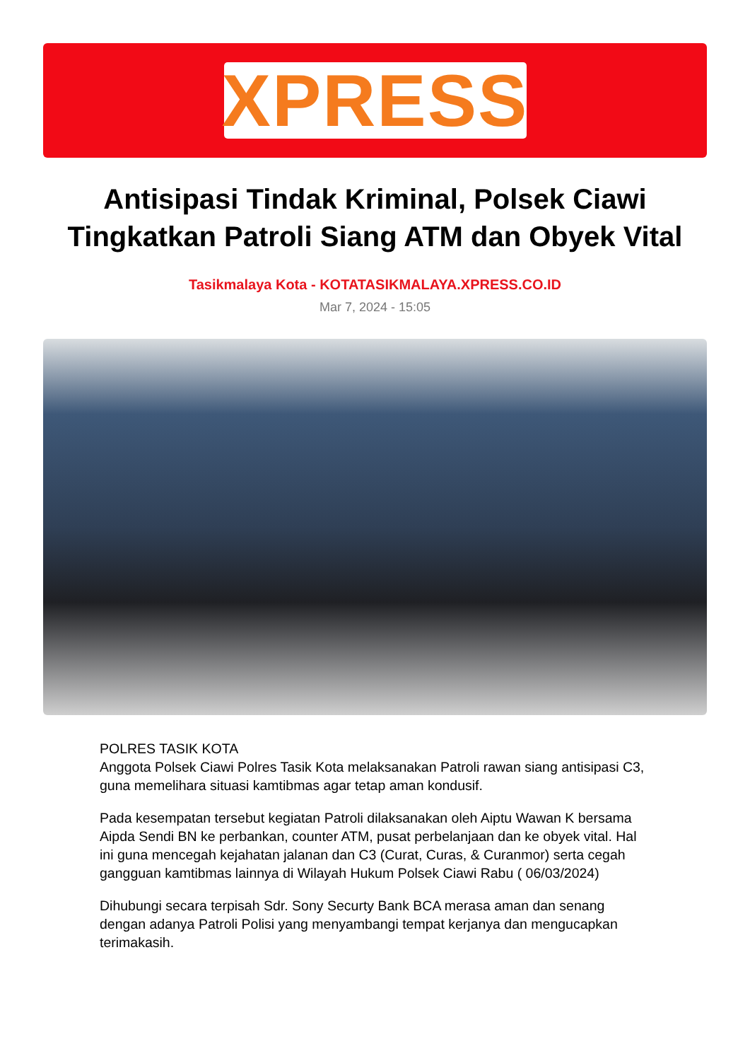XPRESS
Antisipasi Tindak Kriminal, Polsek Ciawi Tingkatkan Patroli Siang ATM dan Obyek Vital
Tasikmalaya Kota - KOTATASIKMALAYA.XPRESS.CO.ID
Mar 7, 2024 - 15:05
POLRES TASIK KOTA
Anggota Polsek Ciawi Polres Tasik Kota melaksanakan Patroli rawan siang antisipasi C3, guna memelihara situasi kamtibmas agar tetap aman kondusif.
Pada kesempatan tersebut kegiatan Patroli dilaksanakan oleh Aiptu Wawan K bersama Aipda Sendi BN ke perbankan, counter ATM, pusat perbelanjaan dan ke obyek vital. Hal ini guna mencegah kejahatan jalanan dan C3 (Curat, Curas, & Curanmor) serta cegah gangguan kamtibmas lainnya di Wilayah Hukum Polsek Ciawi Rabu ( 06/03/2024)
Dihubungi secara terpisah Sdr. Sony Securty Bank BCA merasa aman dan senang dengan adanya Patroli Polisi yang menyambangi tempat kerjanya dan mengucapkan terimakasih.